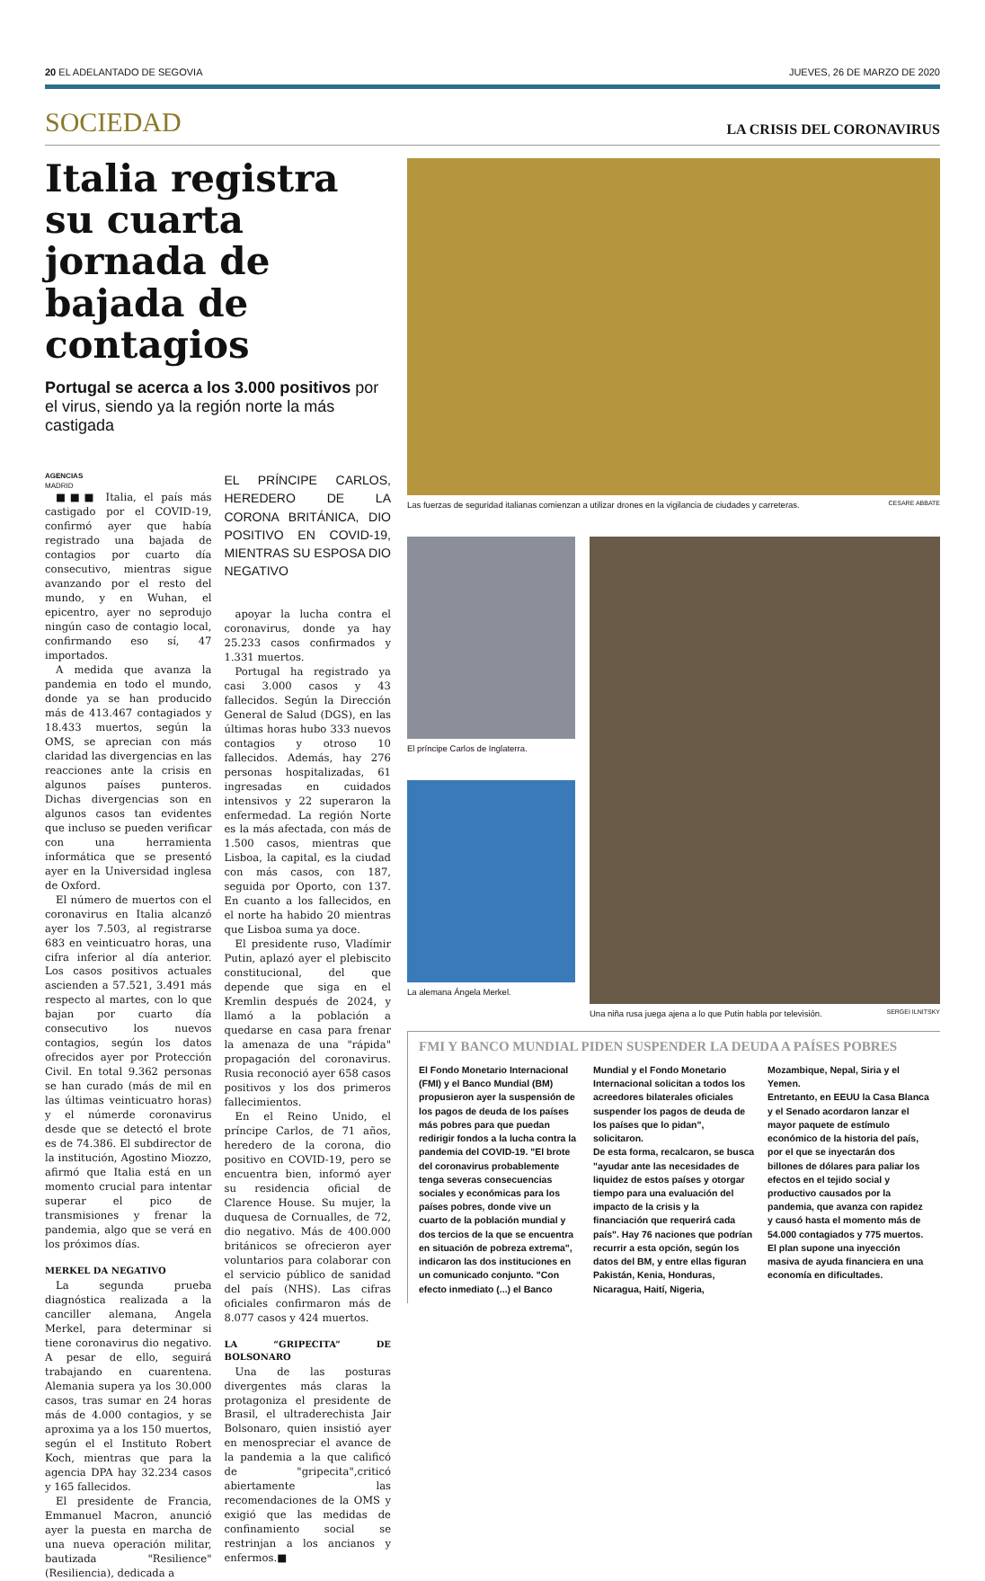20 EL ADELANTADO DE SEGOVIA JUEVES, 26 DE MARZO DE 2020
SOCIEDAD
LA CRISIS DEL CORONAVIRUS
Italia registra su cuarta jornada de bajada de contagios
Portugal se acerca a los 3.000 positivos por el virus, siendo ya la región norte la más castigada
AGENCIAS
MADRID
■■■ Italia, el país más castigado por el COVID-19, confirmó ayer que había registrado una bajada de contagios por cuarto día consecutivo, mientras sigue avanzando por el resto del mundo, y en Wuhan, el epicentro, ayer no seprodujo ningún caso de contagio local, confirmando eso sí, 47 importados.
A medida que avanza la pandemia en todo el mundo, donde ya se han producido más de 413.467 contagiados y 18.433 muertos, según la OMS, se aprecian con más claridad las divergencias en las reacciones ante la crisis en algunos países punteros. Dichas divergencias son en algunos casos tan evidentes que incluso se pueden verificar con una herramienta informática que se presentó ayer en la Universidad inglesa de Oxford.
El número de muertos con el coronavirus en Italia alcanzó ayer los 7.503, al registrarse 683 en veinticuatro horas, una cifra inferior al día anterior. Los casos positivos actuales ascienden a 57.521, 3.491 más respecto al martes, con lo que bajan por cuarto día consecutivo los nuevos contagios, según los datos ofrecidos ayer por Protección Civil. En total 9.362 personas se han curado (más de mil en las últimas veinticuatro horas) y el númerde coronavirus desde que se detectó el brote es de 74.386. El subdirector de la institución, Agostino Miozzo, afirmó que Italia está en un momento crucial para intentar superar el pico de transmisiones y frenar la pandemia, algo que se verá en los próximos días.
MERKEL DA NEGATIVO
La segunda prueba diagnóstica realizada a la canciller alemana, Angela Merkel, para determinar si tiene coronavirus dio negativo. A pesar de ello, seguirá trabajando en cuarentena. Alemania supera ya los 30.000 casos, tras sumar en 24 horas más de 4.000 contagios, y se aproxima ya a los 150 muertos, según el el Instituto Robert Koch, mientras que para la agencia DPA hay 32.234 casos y 165 fallecidos.
El presidente de Francia, Emmanuel Macron, anunció ayer la puesta en marcha de una nueva operación militar, bautizada "Resilience" (Resiliencia), dedicada a
EL PRÍNCIPE CARLOS, HEREDERO DE LA CORONA BRITÁNICA, DIO POSITIVO EN COVID-19, MIENTRAS SU ESPOSA DIO NEGATIVO
apoyar la lucha contra el coronavirus, donde ya hay 25.233 casos confirmados y 1.331 muertos.
Portugal ha registrado ya casi 3.000 casos y 43 fallecidos. Según la Dirección General de Salud (DGS), en las últimas horas hubo 333 nuevos contagios y otroso 10 fallecidos. Además, hay 276 personas hospitalizadas, 61 ingresadas en cuidados intensivos y 22 superaron la enfermedad. La región Norte es la más afectada, con más de 1.500 casos, mientras que Lisboa, la capital, es la ciudad con más casos, con 187, seguida por Oporto, con 137. En cuanto a los fallecidos, en el norte ha habido 20 mientras que Lisboa suma ya doce.
El presidente ruso, Vladímir Putin, aplazó ayer el plebiscito constitucional, del que depende que siga en el Kremlin después de 2024, y llamó a la población a quedarse en casa para frenar la amenaza de una "rápida" propagación del coronavirus. Rusia reconoció ayer 658 casos positivos y los dos primeros fallecimientos.
En el Reino Unido, el príncipe Carlos, de 71 años, heredero de la corona, dio positivo en COVID-19, pero se encuentra bien, informó ayer su residencia oficial de Clarence House. Su mujer, la duquesa de Cornualles, de 72, dio negativo. Más de 400.000 británicos se ofrecieron ayer voluntarios para colaborar con el servicio público de sanidad del país (NHS). Las cifras oficiales confirmaron más de 8.077 casos y 424 muertos.
LA “GRIPECITA” DE BOLSONARO
Una de las posturas divergentes más claras la protagoniza el presidente de Brasil, el ultraderechista Jair Bolsonaro, quien insistió ayer en menospreciar el avance de la pandemia a la que calificó de "gripecita",criticó abiertamente las recomendaciones de la OMS y exigió que las medidas de confinamiento social se restrinjan a los ancianos y enfermos.■
Las fuerzas de seguridad italianas comienzan a utilizar drones en la vigilancia de ciudades y carreteras. CESARE ABBATE
El príncipe Carlos de Inglaterra.
La alemana Ángela Merkel.
Una niña rusa juega ajena a lo que Putin habla por televisión. SERGEI ILNITSKY
FMI Y BANCO MUNDIAL PIDEN SUSPENDER LA DEUDA A PAÍSES POBRES
El Fondo Monetario Internacional (FMI) y el Banco Mundial (BM) propusieron ayer la suspensión de los pagos de deuda de los países más pobres para que puedan redirigir fondos a la lucha contra la pandemia del COVID-19. "El brote del coronavirus probablemente tenga severas consecuencias sociales y económicas para los países pobres, donde vive un cuarto de la población mundial y dos tercios de la que se encuentra en situación de pobreza extrema", indicaron las dos instituciones en un comunicado conjunto. "Con efecto inmediato (...) el Banco Mundial y el Fondo Monetario Internacional solicitan a todos los acreedores bilaterales oficiales suspender los pagos de deuda de los países que lo pidan", solicitaron.
De esta forma, recalcaron, se busca "ayudar ante las necesidades de liquidez de estos países y otorgar tiempo para una evaluación del impacto de la crisis y la financiación que requerirá cada país". Hay 76 naciones que podrían recurrir a esta opción, según los datos del BM, y entre ellas figuran Pakistán, Kenia, Honduras, Nicaragua, Haití, Nigeria, Mozambique, Nepal, Siria y el Yemen.
Entretanto, en EEUU la Casa Blanca y el Senado acordaron lanzar el mayor paquete de estímulo económico de la historia del país, por el que se inyectarán dos billones de dólares para paliar los efectos en el tejido social y productivo causados por la pandemia, que avanza con rapidez y causó hasta el momento más de 54.000 contagiados y 775 muertos. El plan supone una inyección masiva de ayuda financiera en una economía en dificultades.